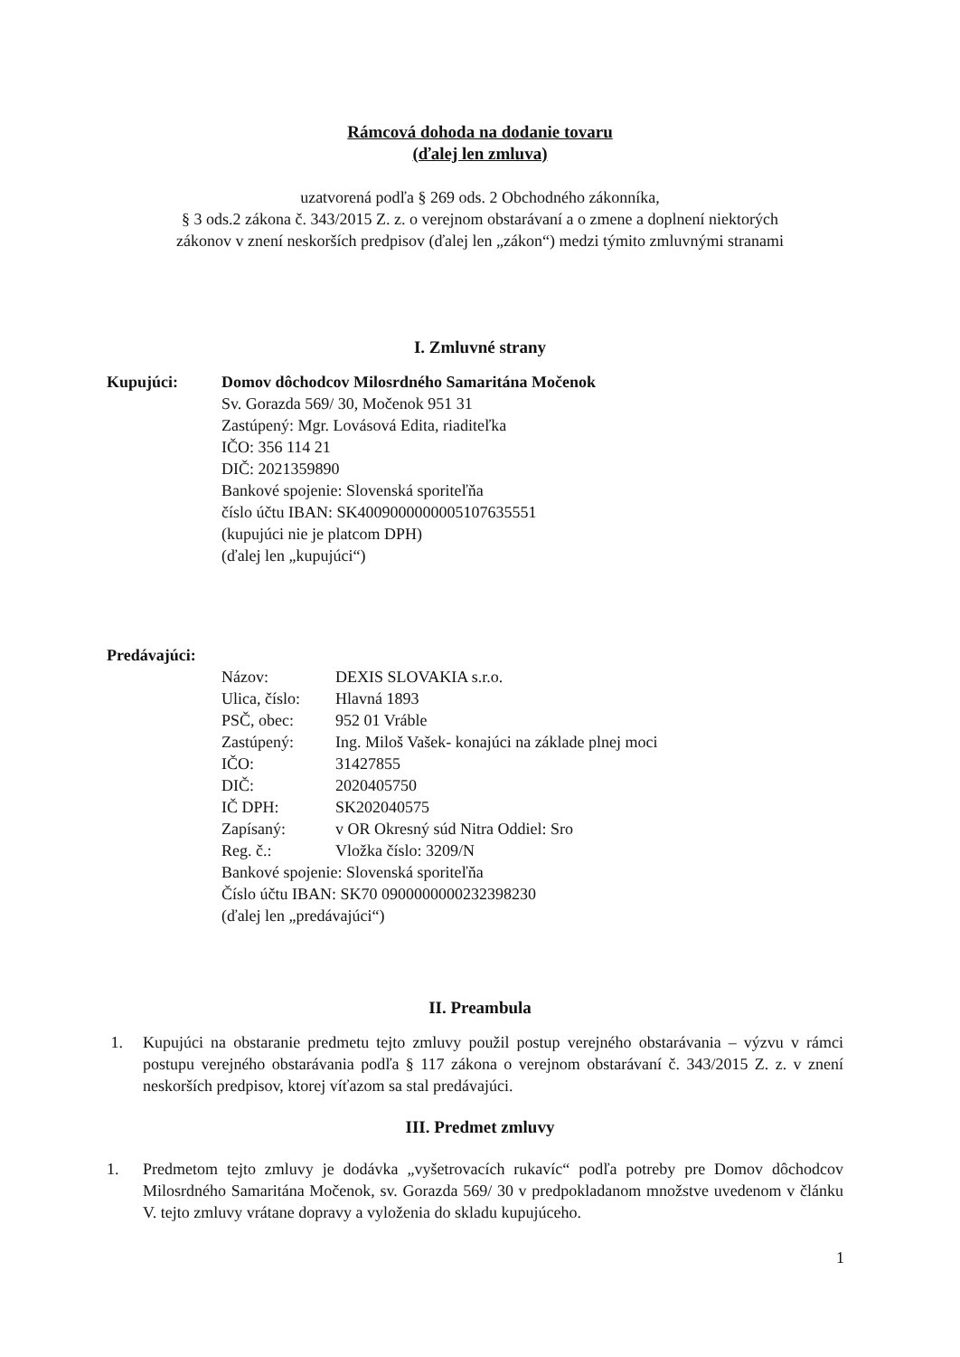Rámcová dohoda na dodanie tovaru
(ďalej len zmluva)
uzatvorená podľa § 269 ods. 2 Obchodného zákonníka,
§ 3 ods.2 zákona č. 343/2015 Z. z. o verejnom obstarávaní a o zmene a doplnení niektorých
zákonov v znení neskorších predpisov (ďalej len „zákon“) medzi týmito zmluvnými stranami
I. Zmluvné strany
Kupujúci: Domov dôchodcov Milosrdného Samaritána Močenok
Sv. Gorazda 569/ 30, Močenok 951 31
Zastúpený: Mgr. Lovásová Edita, riaditeľka
IČO: 356 114 21
DIČ: 2021359890
Bankové spojenie: Slovenská sporiteľňa
číslo účtu IBAN: SK4009000000005107635551
(kupujúci nie je platcom DPH)
(ďalej len „kupujúci“)
Predávajúci:
Názov: DEXIS SLOVAKIA s.r.o.
Ulica, číslo: Hlavná 1893
PSČ, obec: 952 01 Vráble
Zastúpený: Ing. Miloš Vašek- konajúci na základe plnej moci
IČO: 31427855
DIČ: 2020405750
IČ DPH: SK202040575
Zapísaný: v OR Okresný súd Nitra Oddiel: Sro
Reg. č.: Vložka číslo: 3209/N
Bankové spojenie: Slovenská sporiteľňa
Číslo účtu IBAN: SK70 0900000000232398230
(ďalej len „predávajúci“)
II. Preambula
1. Kupujúci na obstaranie predmetu tejto zmluvy použil postup verejného obstarávania – výzvu v rámci postupu verejného obstarávania podľa § 117 zákona o verejnom obstarávaní č. 343/2015 Z. z. v znení neskorších predpisov, ktorej víťazom sa stal predávajúci.
III. Predmet zmluvy
1. Predmetom tejto zmluvy je dodávka „vyšetrovacích rukavíc“ podľa potreby pre Domov dôchodcov Milosrdného Samaritána Močenok, sv. Gorazda 569/ 30 v predpokladanom množstve uvedenom v článku V. tejto zmluvy vrátane dopravy a vyloženia do skladu kupujúceho.
1